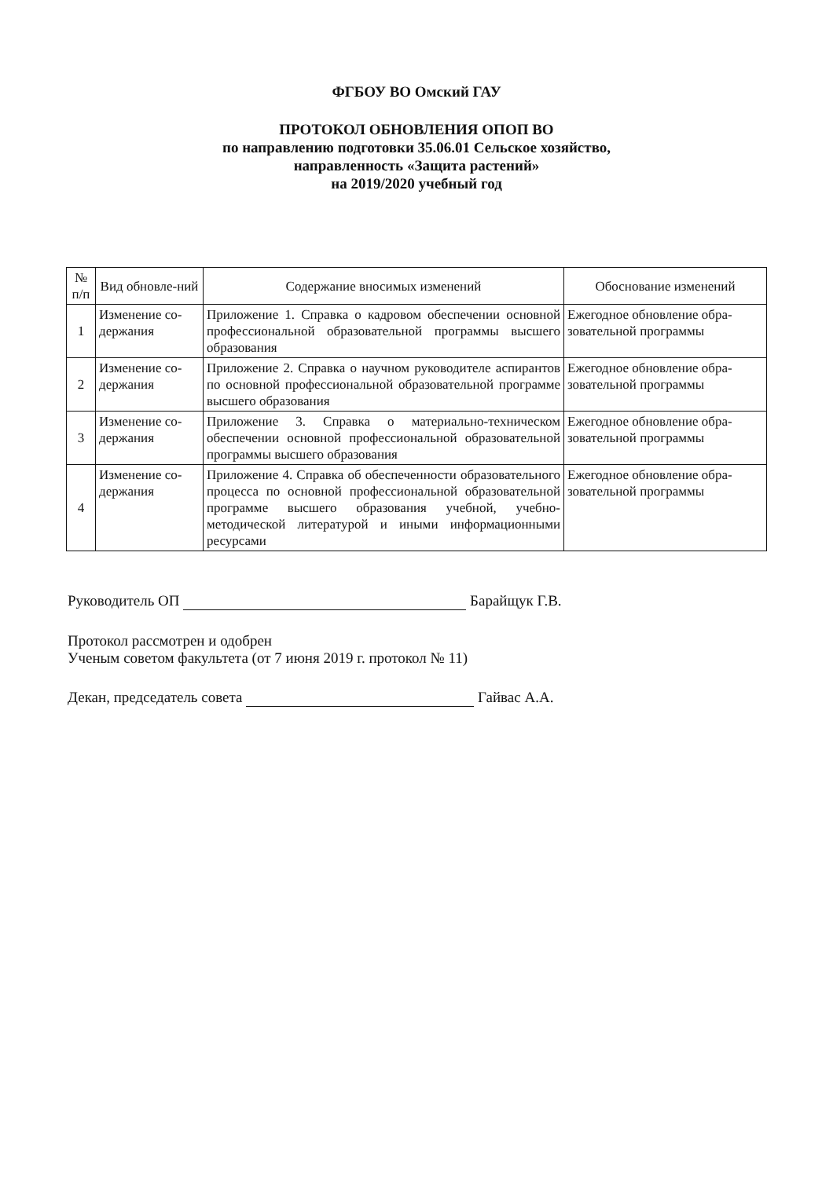ФГБОУ ВО Омский ГАУ
ПРОТОКОЛ ОБНОВЛЕНИЯ ОПОП ВО
по направлению подготовки 35.06.01 Сельское хозяйство,
направленность «Защита растений»
на 2019/2020 учебный год
| № п/п | Вид обновле-ний | Содержание вносимых изменений | Обоснование изменений |
| --- | --- | --- | --- |
| 1 | Изменение со-держания | Приложение 1. Справка о кадровом обеспечении основной профессиональной образовательной программы высшего образования | Ежегодное обновление обра-зовательной программы |
| 2 | Изменение со-держания | Приложение 2. Справка о научном руководителе аспирантов по основной профессиональной образовательной программе высшего образования | Ежегодное обновление обра-зовательной программы |
| 3 | Изменение со-держания | Приложение 3. Справка о материально-техническом обеспечении основной профессиональной образовательной программы высшего образования | Ежегодное обновление обра-зовательной программы |
| 4 | Изменение со-держания | Приложение 4. Справка об обеспеченности образовательного процесса по основной профессиональной образовательной программе высшего образования учебной, учебно-методической литературой и иными информационными ресурсами | Ежегодное обновление обра-зовательной программы |
Руководитель ОП Барайщук Г.В.
Протокол рассмотрен и одобрен
Ученым советом факультета (от 7 июня 2019 г. протокол № 11)
Декан, председатель совета Гайвас А.А.